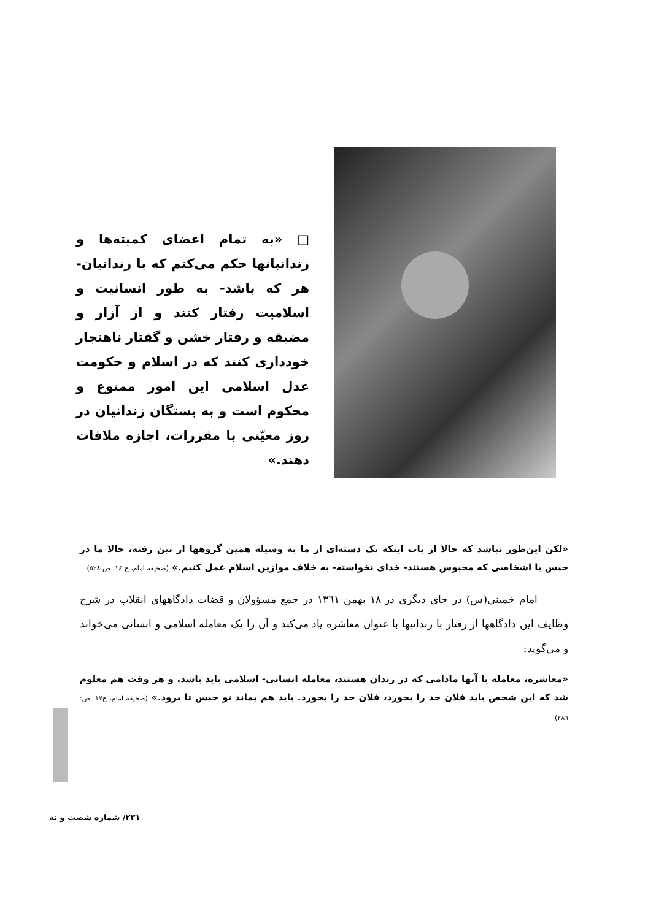□ «به تمام اعضای کمیته‌ها و زندانبانها حکم می‌کنم که با زندانیان- هر که باشد- به طور انسانیت و اسلامیت رفتار کنند و از آزار و مضیقه و رفتار خشن و گفتار ناهنجار خودداری کنند که در اسلام و حکومت عدل اسلامی این امور ممنوع و محکوم است و به بستگان زندانیان در روز معیّنی با مقررات، اجازه ملاقات دهند.»
«لکن این‌طور نباشد که حالا از باب اینکه یک دسته‌ای از ما به وسیله همین گروهها از بین رفته، حالا ما در حبس با اشخاصی که محبوس هستند- خدای نخواسته- به خلاف موازین اسلام عمل کنیم.» (صحیفه امام، ج ١٤، ص ٥٢٨)
امام خمینی(س) در جای دیگری در ١٨ بهمن ١٣٦١ در جمع مسؤولان و قضات دادگاههای انقلاب در شرح وظایف این دادگاهها از رفتار با زندانیها با عنوان معاشره یاد می‌کند و آن را یک معامله اسلامی و انسانی می‌خواند و می‌گوید:
«معاشره، معامله با آنها مادامی که در زندان هستند، معامله انسانی- اسلامی باید باشد. و هر وقت هم معلوم شد که این شخص باید فلان حد را بخورد، فلان حد را بخورد. باید هم بماند تو حبس تا برود.» (صحیفه امام، ج١٧، ص: ٢٨٦)
٢٣١/ شماره شصت و نه